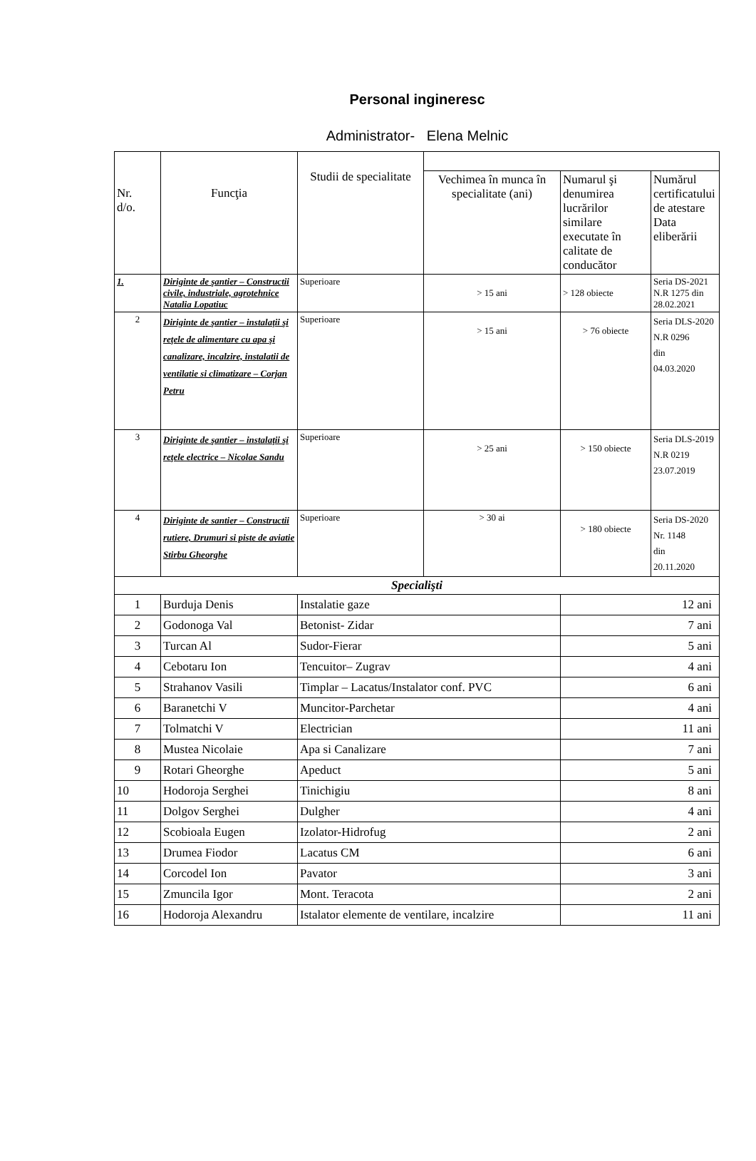Personal ingineresc
Administrator- Elena Melnic
| Nr. d/o. | Funcţia | Studii de specialitate | | | |
| --- | --- | --- | --- | --- | --- |
| | | | Vechimea în munca în specialitate (ani) | Numarul şi denumirea lucrărilor similare executate în calitate de conducător | Numărul certificatului de atestare Data eliberării |
| 1. | Diriginte de şantier – Constructii civile, industriale, agrotehnice Natalia Lopatiuc | Superioare | > 15 ani | > 128 obiecte | Seria DS-2021 N.R 1275 din 28.02.2021 |
| 2 | Diriginte de şantier – instalaţii şi reţele de alimentare cu apa şi canalizare, incalzire, instalatii de ventilatie si climatizare – Corjan Petru | Superioare | > 15 ani | > 76 obiecte | Seria DLS-2020 N.R 0296 din 04.03.2020 |
| 3 | Diriginte de şantier – instalaţii şi reţele electrice – Nicolae Sandu | Superioare | > 25 ani | > 150 obiecte | Seria DLS-2019 N.R 0219 23.07.2019 |
| 4 | Diriginte de santier – Constructii rutiere, Drumuri si piste de aviatie Stirbu Gheorghe | Superioare | > 30 ai | > 180 obiecte | Seria DS-2020 Nr. 1148 din 20.11.2020 |
| Specialişti | | | | | |
| 1 | Burduja Denis | Instalatie gaze | | 12 ani | |
| 2 | Godonoga Val | Betonist- Zidar | | 7 ani | |
| 3 | Turcan Al | Sudor-Fierar | | 5 ani | |
| 4 | Cebotaru Ion | Tencuitor– Zugrav | | 4 ani | |
| 5 | Strahanov Vasili | Timplar – Lacatus/Instalator conf. PVC | | 6 ani | |
| 6 | Baranetchi V | Muncitor-Parchetar | | 4 ani | |
| 7 | Tolmatchi V | Electrician | | 11 ani | |
| 8 | Mustea Nicolaie | Apa si Canalizare | | 7 ani | |
| 9 | Rotari Gheorghe | Apeduct | | 5 ani | |
| 10 | Hodoroja Serghei | Tinichigiu | | 8 ani | |
| 11 | Dolgov Serghei | Dulgher | | 4 ani | |
| 12 | Scobioala Eugen | Izolator-Hidrofug | | 2 ani | |
| 13 | Drumea Fiodor | Lacatus CM | | 6 ani | |
| 14 | Corcodel Ion | Pavator | | 3 ani | |
| 15 | Zmuncila Igor | Mont. Teracota | | 2 ani | |
| 16 | Hodoroja Alexandru | Istalator elemente de ventilare, incalzire | | 11 ani | |